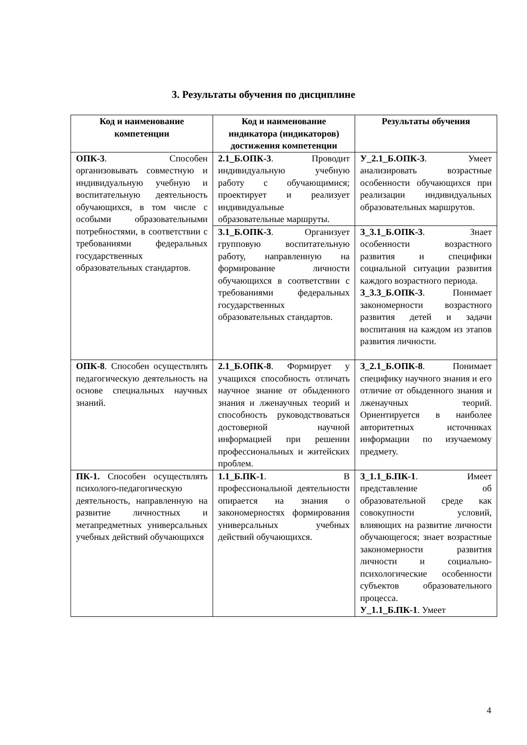3. Результаты обучения по дисциплине
| Код и наименование компетенции | Код и наименование индикатора (индикаторов) достижения компетенции | Результаты обучения |
| --- | --- | --- |
| ОПК-3 . Способен организовывать совместную и индивидуальную учебную и воспитательную деятельность обучающихся, в том числе с особыми образовательными потребностями, в соответствии с требованиями федеральных государственных образовательных стандартов. | 2.1_Б.ОПК-3 . Проводит индивидуальную учебную работу с обучающимися; проектирует и реализует индивидуальные образовательные маршруты. | У_2.1_Б.ОПК-3 . Умеет анализировать возрастные особенности обучающихся при реализации индивидуальных образовательных маршрутов. |
| | 3.1_Б.ОПК-3 . Организует групповую воспитательную работу, направленную на формирование личности обучающихся в соответствии с требованиями федеральных государственных образовательных стандартов. | З_3.1_Б.ОПК-3 . Знает особенности возрастного развития и специфики социальной ситуации развития каждого возрастного периода. З_3.3_Б.ОПК-3 . Понимает закономерности возрастного развития детей и задачи воспитания на каждом из этапов развития личности. |
| ОПК-8 . Способен осуществлять педагогическую деятельность на основе специальных научных знаний. | 2.1_Б.ОПК-8 . Формирует у учащихся способность отличать научное знание от обыденного знания и лженаучных теорий и способность руководствоваться достоверной научной информацией при решении профессиональных и житейских проблем. | З_2.1_Б.ОПК-8 . Понимает специфику научного знания и его отличие от обыденного знания и лженаучных теорий. Ориентируется в наиболее авторитетных источниках информации по изучаемому предмету. |
| ПК-1. Способен осуществлять психолого-педагогическую деятельность, направленную на развитие личностных и метапредметных универсальных учебных действий обучающихся | 1.1_Б.ПК-1 . В профессиональной деятельности опирается на знания о закономерностях формирования универсальных учебных действий обучающихся. | З_1.1_Б.ПК-1 . Имеет представление об образовательной среде как совокупности условий, влияющих на развитие личности обучающегося; знает возрастные закономерности развития личности и социально-психологические особенности субъектов образовательного процесса. У_1.1_Б.ПК-1 . Умеет |
4